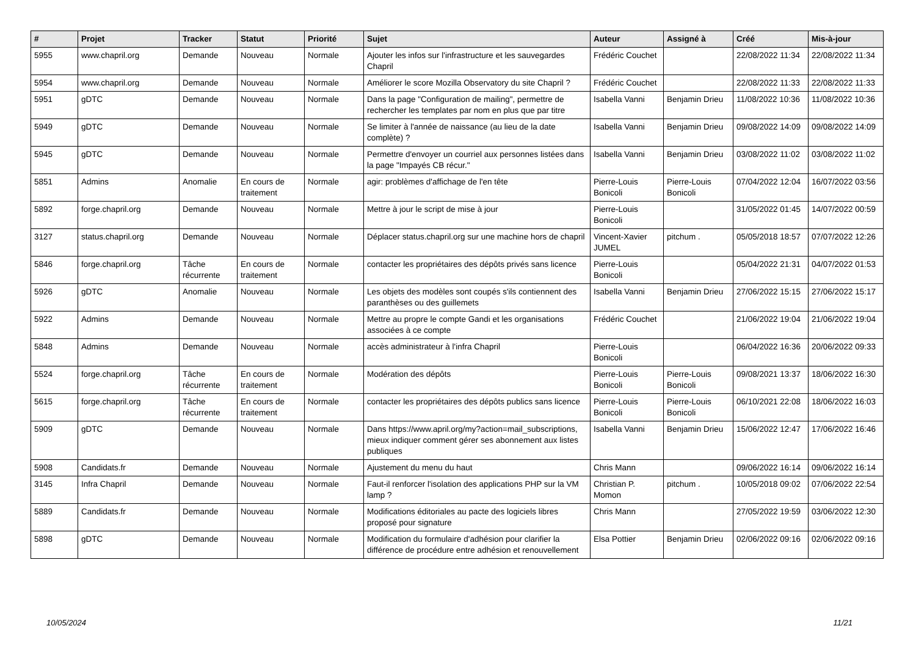| # | Projet | Tracker | Statut | Priorité | Sujet | Auteur | Assigné à | Créé | Mis-à-jour |
| --- | --- | --- | --- | --- | --- | --- | --- | --- | --- |
| 5955 | www.chapril.org | Demande | Nouveau | Normale | Ajouter les infos sur l'infrastructure et les sauvegardes Chapril | Frédéric Couchet | | 22/08/2022 11:34 | 22/08/2022 11:34 |
| 5954 | www.chapril.org | Demande | Nouveau | Normale | Améliorer le score Mozilla Observatory du site Chapril ? | Frédéric Couchet | | 22/08/2022 11:33 | 22/08/2022 11:33 |
| 5951 | gDTC | Demande | Nouveau | Normale | Dans la page "Configuration de mailing", permettre de rechercher les templates par nom en plus que par titre | Isabella Vanni | Benjamin Drieu | 11/08/2022 10:36 | 11/08/2022 10:36 |
| 5949 | gDTC | Demande | Nouveau | Normale | Se limiter à l'année de naissance (au lieu de la date complète) ? | Isabella Vanni | Benjamin Drieu | 09/08/2022 14:09 | 09/08/2022 14:09 |
| 5945 | gDTC | Demande | Nouveau | Normale | Permettre d'envoyer un courriel aux personnes listées dans la page "Impayés CB récur." | Isabella Vanni | Benjamin Drieu | 03/08/2022 11:02 | 03/08/2022 11:02 |
| 5851 | Admins | Anomalie | En cours de traitement | Normale | agir: problèmes d'affichage de l'en tête | Pierre-Louis Bonicoli | Pierre-Louis Bonicoli | 07/04/2022 12:04 | 16/07/2022 03:56 |
| 5892 | forge.chapril.org | Demande | Nouveau | Normale | Mettre à jour le script de mise à jour | Pierre-Louis Bonicoli | | 31/05/2022 01:45 | 14/07/2022 00:59 |
| 3127 | status.chapril.org | Demande | Nouveau | Normale | Déplacer status.chapril.org sur une machine hors de chapril | Vincent-Xavier JUMEL | pitchum . | 05/05/2018 18:57 | 07/07/2022 12:26 |
| 5846 | forge.chapril.org | Tâche récurrente | En cours de traitement | Normale | contacter les propriétaires des dépôts privés sans licence | Pierre-Louis Bonicoli | | 05/04/2022 21:31 | 04/07/2022 01:53 |
| 5926 | gDTC | Anomalie | Nouveau | Normale | Les objets des modèles sont coupés s'ils contiennent des paranthèses ou des guillemets | Isabella Vanni | Benjamin Drieu | 27/06/2022 15:15 | 27/06/2022 15:17 |
| 5922 | Admins | Demande | Nouveau | Normale | Mettre au propre le compte Gandi et les organisations associées à ce compte | Frédéric Couchet | | 21/06/2022 19:04 | 21/06/2022 19:04 |
| 5848 | Admins | Demande | Nouveau | Normale | accès administrateur à l'infra Chapril | Pierre-Louis Bonicoli | | 06/04/2022 16:36 | 20/06/2022 09:33 |
| 5524 | forge.chapril.org | Tâche récurrente | En cours de traitement | Normale | Modération des dépôts | Pierre-Louis Bonicoli | Pierre-Louis Bonicoli | 09/08/2021 13:37 | 18/06/2022 16:30 |
| 5615 | forge.chapril.org | Tâche récurrente | En cours de traitement | Normale | contacter les propriétaires des dépôts publics sans licence | Pierre-Louis Bonicoli | Pierre-Louis Bonicoli | 06/10/2021 22:08 | 18/06/2022 16:03 |
| 5909 | gDTC | Demande | Nouveau | Normale | Dans https://www.april.org/my?action=mail_subscriptions, mieux indiquer comment gérer ses abonnement aux listes publiques | Isabella Vanni | Benjamin Drieu | 15/06/2022 12:47 | 17/06/2022 16:46 |
| 5908 | Candidats.fr | Demande | Nouveau | Normale | Ajustement du menu du haut | Chris Mann | | 09/06/2022 16:14 | 09/06/2022 16:14 |
| 3145 | Infra Chapril | Demande | Nouveau | Normale | Faut-il renforcer l'isolation des applications PHP sur la VM lamp ? | Christian P. Momon | pitchum . | 10/05/2018 09:02 | 07/06/2022 22:54 |
| 5889 | Candidats.fr | Demande | Nouveau | Normale | Modifications éditoriales au pacte des logiciels libres proposé pour signature | Chris Mann | | 27/05/2022 19:59 | 03/06/2022 12:30 |
| 5898 | gDTC | Demande | Nouveau | Normale | Modification du formulaire d'adhésion pour clarifier la différence de procédure entre adhésion et renouvellement | Elsa Pottier | Benjamin Drieu | 02/06/2022 09:16 | 02/06/2022 09:16 |
10/05/2024 11/21